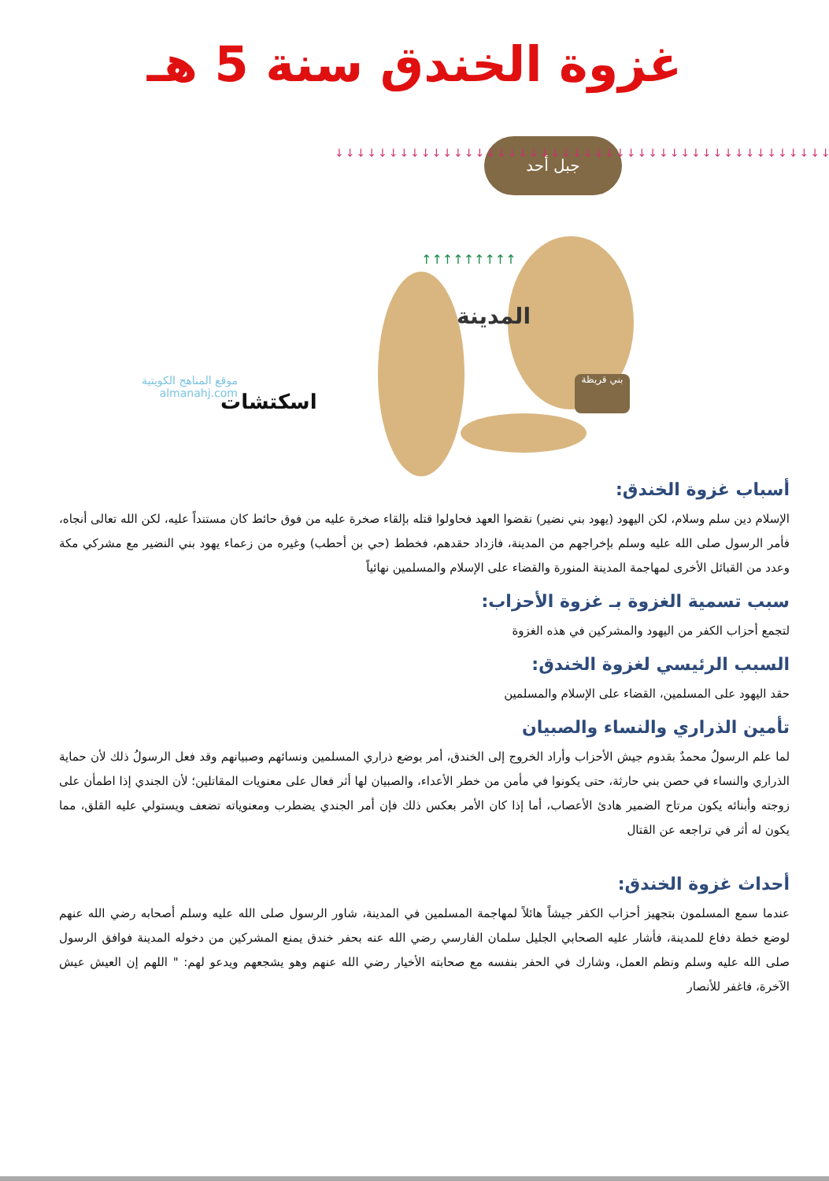غزوة الخندق سنة 5 هـ
جبل أحد
↓↓↓↓↓↓↓↓↓↓↓↓↓↓↓↓↓↓↓↓↓↓↓↓↓↓↓↓↓↓↓↓↓↓↓↓↓↓↓↓↓↓↓↓↓↓
↑↑↑↑↑↑↑↑↑
المدينة
بني قريظة
موقع المناهج الكويتية
almanahj.com
اسكتشات
أسباب غزوة الخندق:
الإسلام دين سلم وسلام، لكن اليهود (يهود بني نضير) نقضوا العهد فحاولوا قتله بإلقاء صخرة عليه من فوق حائط كان مستنداً عليه، لكن الله تعالى أنجاه، فأمر الرسول صلى الله عليه وسلم بإخراجهم من المدينة، فازداد حقدهم، فخطط (حي بن أحطب) وغيره من زعماء يهود بني النضير مع مشركي مكة وعدد من القبائل الأخرى لمهاجمة المدينة المنورة والقضاء على الإسلام والمسلمين نهائياً
سبب تسمية الغزوة بـ غزوة الأحزاب:
لتجمع أحزاب الكفر من اليهود والمشركين في هذه الغزوة
السبب الرئيسي لغزوة الخندق:
حقد اليهود على المسلمين، القضاء على الإسلام والمسلمين
تأمين الذراري والنساء والصبيان
لما علم الرسولُ محمدٌ بقدوم جيش الأحزاب وأراد الخروج إلى الخندق، أمر بوضع ذراري المسلمين ونسائهم وصبيانهم وقد فعل الرسولُ ذلك لأن حماية الذراري والنساء في حصن بني حارثة، حتى يكونوا في مأمن من خطر الأعداء، والصبيان لها أثر فعال على معنويات المقاتلين؛ لأن الجندي إذا اطمأن على زوجته وأبنائه يكون مرتاح الضمير هادئ الأعصاب، أما إذا كان الأمر بعكس ذلك فإن أمر الجندي يضطرب ومعنوياته تضعف ويستولي عليه القلق، مما يكون له أثر في تراجعه عن القتال
أحداث غزوة الخندق:
عندما سمع المسلمون بتجهيز أحزاب الكفر جيشاً هائلاً لمهاجمة المسلمين في المدينة، شاور الرسول صلى الله عليه وسلم أصحابه رضي الله عنهم لوضع خطة دفاع للمدينة، فأشار عليه الصحابي الجليل سلمان الفارسي رضي الله عنه بحفر خندق يمنع المشركين من دخوله المدينة فوافق الرسول صلى الله عليه وسلم ونظم العمل، وشارك في الحفر بنفسه مع صحابته الأخيار رضي الله عنهم وهو يشجعهم ويدعو لهم: " اللهم إن العيش عيش الآخرة، فاغفر للأنصار